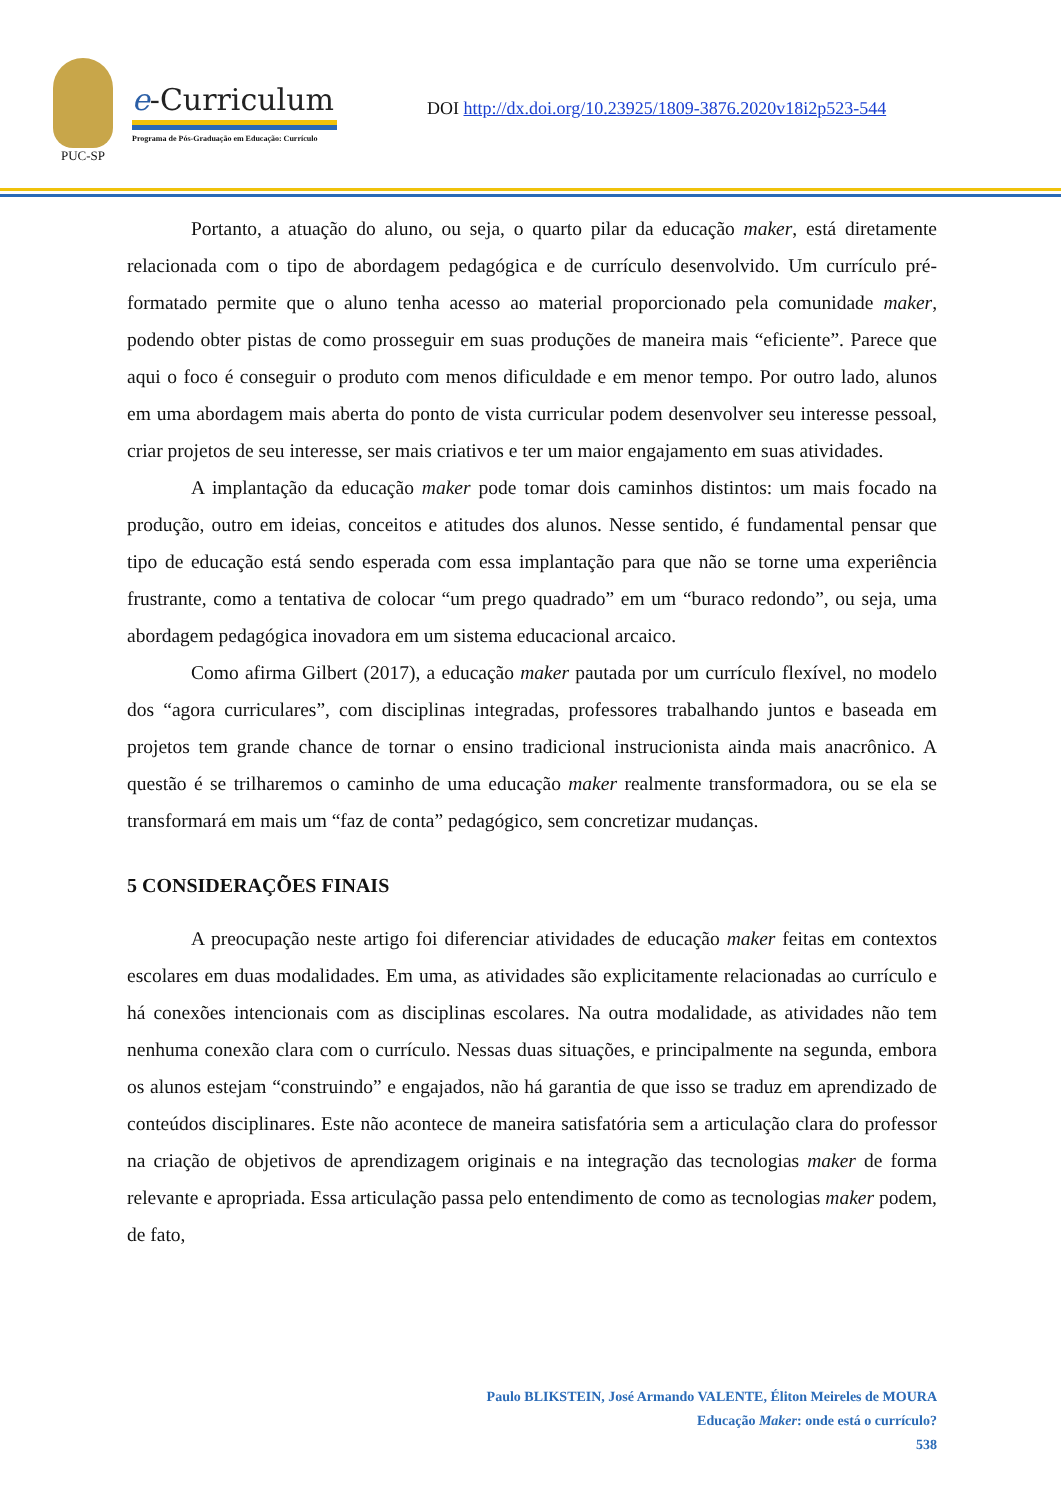PUC-SP
e-Curriculum
Programa de Pós-Graduação em Educação: Currículo
DOI http://dx.doi.org/10.23925/1809-3876.2020v18i2p523-544
Portanto, a atuação do aluno, ou seja, o quarto pilar da educação maker, está diretamente relacionada com o tipo de abordagem pedagógica e de currículo desenvolvido. Um currículo pré-formatado permite que o aluno tenha acesso ao material proporcionado pela comunidade maker, podendo obter pistas de como prosseguir em suas produções de maneira mais “eficiente”. Parece que aqui o foco é conseguir o produto com menos dificuldade e em menor tempo. Por outro lado, alunos em uma abordagem mais aberta do ponto de vista curricular podem desenvolver seu interesse pessoal, criar projetos de seu interesse, ser mais criativos e ter um maior engajamento em suas atividades.
A implantação da educação maker pode tomar dois caminhos distintos: um mais focado na produção, outro em ideias, conceitos e atitudes dos alunos. Nesse sentido, é fundamental pensar que tipo de educação está sendo esperada com essa implantação para que não se torne uma experiência frustrante, como a tentativa de colocar “um prego quadrado” em um “buraco redondo”, ou seja, uma abordagem pedagógica inovadora em um sistema educacional arcaico.
Como afirma Gilbert (2017), a educação maker pautada por um currículo flexível, no modelo dos “agora curriculares”, com disciplinas integradas, professores trabalhando juntos e baseada em projetos tem grande chance de tornar o ensino tradicional instrucionista ainda mais anacrônico. A questão é se trilharemos o caminho de uma educação maker realmente transformadora, ou se ela se transformará em mais um “faz de conta” pedagógico, sem concretizar mudanças.
5 CONSIDERAÇÕES FINAIS
A preocupação neste artigo foi diferenciar atividades de educação maker feitas em contextos escolares em duas modalidades. Em uma, as atividades são explicitamente relacionadas ao currículo e há conexões intencionais com as disciplinas escolares. Na outra modalidade, as atividades não tem nenhuma conexão clara com o currículo. Nessas duas situações, e principalmente na segunda, embora os alunos estejam “construindo” e engajados, não há garantia de que isso se traduz em aprendizado de conteúdos disciplinares. Este não acontece de maneira satisfatória sem a articulação clara do professor na criação de objetivos de aprendizagem originais e na integração das tecnologias maker de forma relevante e apropriada. Essa articulação passa pelo entendimento de como as tecnologias maker podem, de fato,
Paulo BLIKSTEIN, José Armando VALENTE, Éliton Meireles de MOURA
Educação Maker: onde está o currículo?
538